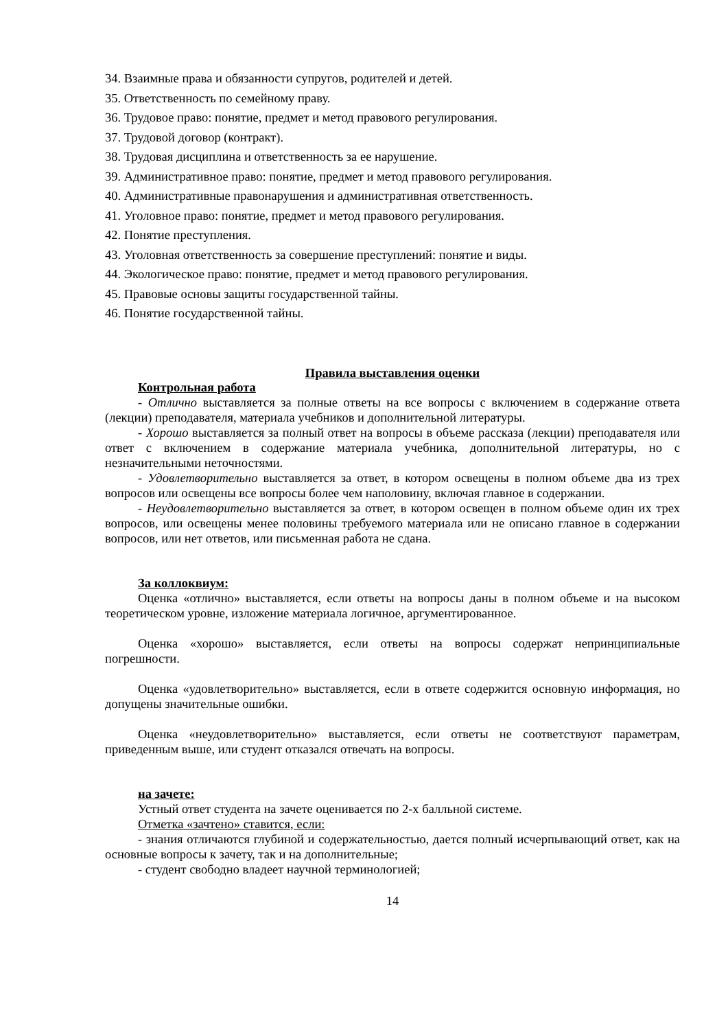34. Взаимные права и обязанности супругов, родителей и детей.
35. Ответственность по семейному праву.
36. Трудовое право: понятие, предмет и метод правового регулирования.
37. Трудовой договор (контракт).
38. Трудовая дисциплина и ответственность за ее нарушение.
39. Административное право: понятие, предмет и метод правового регулирования.
40. Административные правонарушения и административная ответственность.
41. Уголовное право: понятие, предмет и метод правового регулирования.
42. Понятие преступления.
43. Уголовная ответственность за совершение преступлений: понятие и виды.
44. Экологическое право: понятие, предмет и метод правового регулирования.
45. Правовые основы защиты государственной тайны.
46. Понятие государственной тайны.
Правила выставления оценки
Контрольная работа
- Отлично выставляется за полные ответы на все вопросы с включением в содержание ответа (лекции) преподавателя, материала учебников и дополнительной литературы.
- Хорошо выставляется за полный ответ на вопросы в объеме рассказа (лекции) преподавателя или ответ с включением в содержание материала учебника, дополнительной литературы, но с незначительными неточностями.
- Удовлетворительно выставляется за ответ, в котором освещены в полном объеме два из трех вопросов или освещены все вопросы более чем наполовину, включая главное в содержании.
- Неудовлетворительно выставляется за ответ, в котором освещен в полном объеме один их трех вопросов, или освещены менее половины требуемого материала или не описано главное в содержании вопросов, или нет ответов, или письменная работа не сдана.
За коллоквиум:
Оценка «отлично» выставляется, если ответы на вопросы даны в полном объеме и на высоком теоретическом уровне, изложение материала логичное, аргументированное.
Оценка «хорошо» выставляется, если ответы на вопросы содержат непринципиальные погрешности.
Оценка «удовлетворительно» выставляется, если в ответе содержится основную информация, но допущены значительные ошибки.
Оценка «неудовлетворительно» выставляется, если ответы не соответствуют параметрам, приведенным выше, или студент отказался отвечать на вопросы.
на зачете:
Устный ответ студента на зачете оценивается по 2-х балльной системе.
Отметка «зачтено» ставится, если:
- знания отличаются глубиной и содержательностью, дается полный исчерпывающий ответ, как на основные вопросы к зачету, так и на дополнительные;
- студент свободно владеет научной терминологией;
14